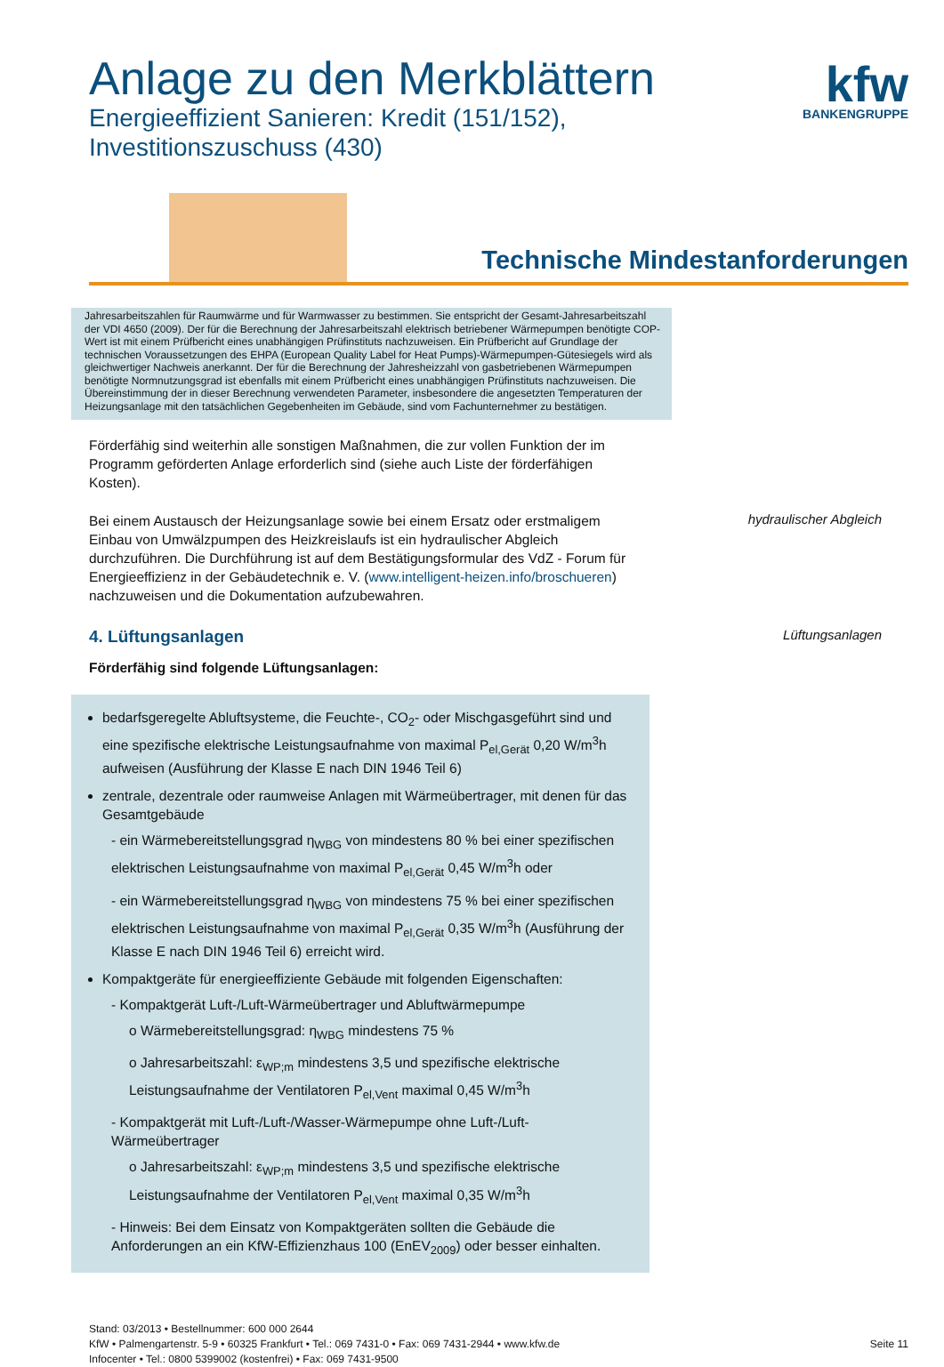Anlage zu den Merkblättern
Energieeffizient Sanieren: Kredit (151/152),
Investitionszuschuss (430)
kfw
BANKENGRUPPE
Technische Mindestanforderungen
Jahresarbeitszahlen für Raumwärme und für Warmwasser zu bestimmen. Sie entspricht der Gesamt-Jahresarbeitszahl der VDI 4650 (2009). Der für die Berechnung der Jahresarbeitszahl elektrisch betriebener Wärmepumpen benötigte COP-Wert ist mit einem Prüfbericht eines unabhängigen Prüfinstituts nachzuweisen. Ein Prüfbericht auf Grundlage der technischen Voraussetzungen des EHPA (European Quality Label for Heat Pumps)-Wärmepumpen-Gütesiegels wird als gleichwertiger Nachweis anerkannt. Der für die Berechnung der Jahresheizzahl von gasbetriebenen Wärmepumpen benötigte Normnutzungsgrad ist ebenfalls mit einem Prüfbericht eines unabhängigen Prüfinstituts nachzuweisen. Die Übereinstimmung der in dieser Berechnung verwendeten Parameter, insbesondere die angesetzten Temperaturen der Heizungsanlage mit den tatsächlichen Gegebenheiten im Gebäude, sind vom Fachunternehmer zu bestätigen.
Förderfähig sind weiterhin alle sonstigen Maßnahmen, die zur vollen Funktion der im Programm geförderten Anlage erforderlich sind (siehe auch Liste der förderfähigen Kosten).
Bei einem Austausch der Heizungsanlage sowie bei einem Ersatz oder erstmaligem Einbau von Umwälzpumpen des Heizkreislaufs ist ein hydraulischer Abgleich durchzuführen. Die Durchführung ist auf dem Bestätigungsformular des VdZ - Forum für Energieeffizienz in der Gebäudetechnik e. V. (www.intelligent-heizen.info/broschueren) nachzuweisen und die Dokumentation aufzubewahren.
hydraulischer Abgleich
4. Lüftungsanlagen
Förderfähig sind folgende Lüftungsanlagen:
Lüftungsanlagen
bedarfsgeregelte Abluftsysteme, die Feuchte-, CO<sub>2</sub>- oder Mischgasgeführt sind und eine spezifische elektrische Leistungsaufnahme von maximal P<sub>el,Gerät</sub> 0,20 W/m<sup>3</sup>h aufweisen (Ausführung der Klasse E nach DIN 1946 Teil 6)
zentrale, dezentrale oder raumweise Anlagen mit Wärmeübertrager, mit denen für das Gesamtgebäude
- ein Wärmebereitstellungsgrad η<sub>WBG</sub> von mindestens 80 % bei einer spezifischen elektrischen Leistungsaufnahme von maximal P<sub>el,Gerät</sub> 0,45 W/m<sup>3</sup>h oder
- ein Wärmebereitstellungsgrad η<sub>WBG</sub> von mindestens 75 % bei einer spezifischen elektrischen Leistungsaufnahme von maximal P<sub>el,Gerät</sub> 0,35 W/m<sup>3</sup>h (Ausführung der Klasse E nach DIN 1946 Teil 6) erreicht wird.
Kompaktgeräte für energieeffiziente Gebäude mit folgenden Eigenschaften:
- Kompaktgerät Luft-/Luft-Wärmeübertrager und Abluftwärmepumpe
o Wärmebereitstellungsgrad: η<sub>WBG</sub> mindestens 75 %
o Jahresarbeitszahl: ε<sub>WP;m</sub> mindestens 3,5 und spezifische elektrische Leistungsaufnahme der Ventilatoren P<sub>el,Vent</sub> maximal 0,45 W/m<sup>3</sup>h
- Kompaktgerät mit Luft-/Luft-/Wasser-Wärmepumpe ohne Luft-/Luft-Wärmeübertrager
o Jahresarbeitszahl: ε<sub>WP;m</sub> mindestens 3,5 und spezifische elektrische Leistungsaufnahme der Ventilatoren P<sub>el,Vent</sub> maximal 0,35 W/m<sup>3</sup>h
- Hinweis: Bei dem Einsatz von Kompaktgeräten sollten die Gebäude die Anforderungen an ein KfW-Effizienzhaus 100 (EnEV<sub>2009</sub>) oder besser einhalten.
Stand: 03/2013 • Bestellnummer: 600 000 2644
KfW • Palmengartenstr. 5-9 • 60325 Frankfurt • Tel.: 069 7431-0 • Fax: 069 7431-2944 • www.kfw.de
Infocenter • Tel.: 0800 5399002 (kostenfrei) • Fax: 069 7431-9500
Seite 11